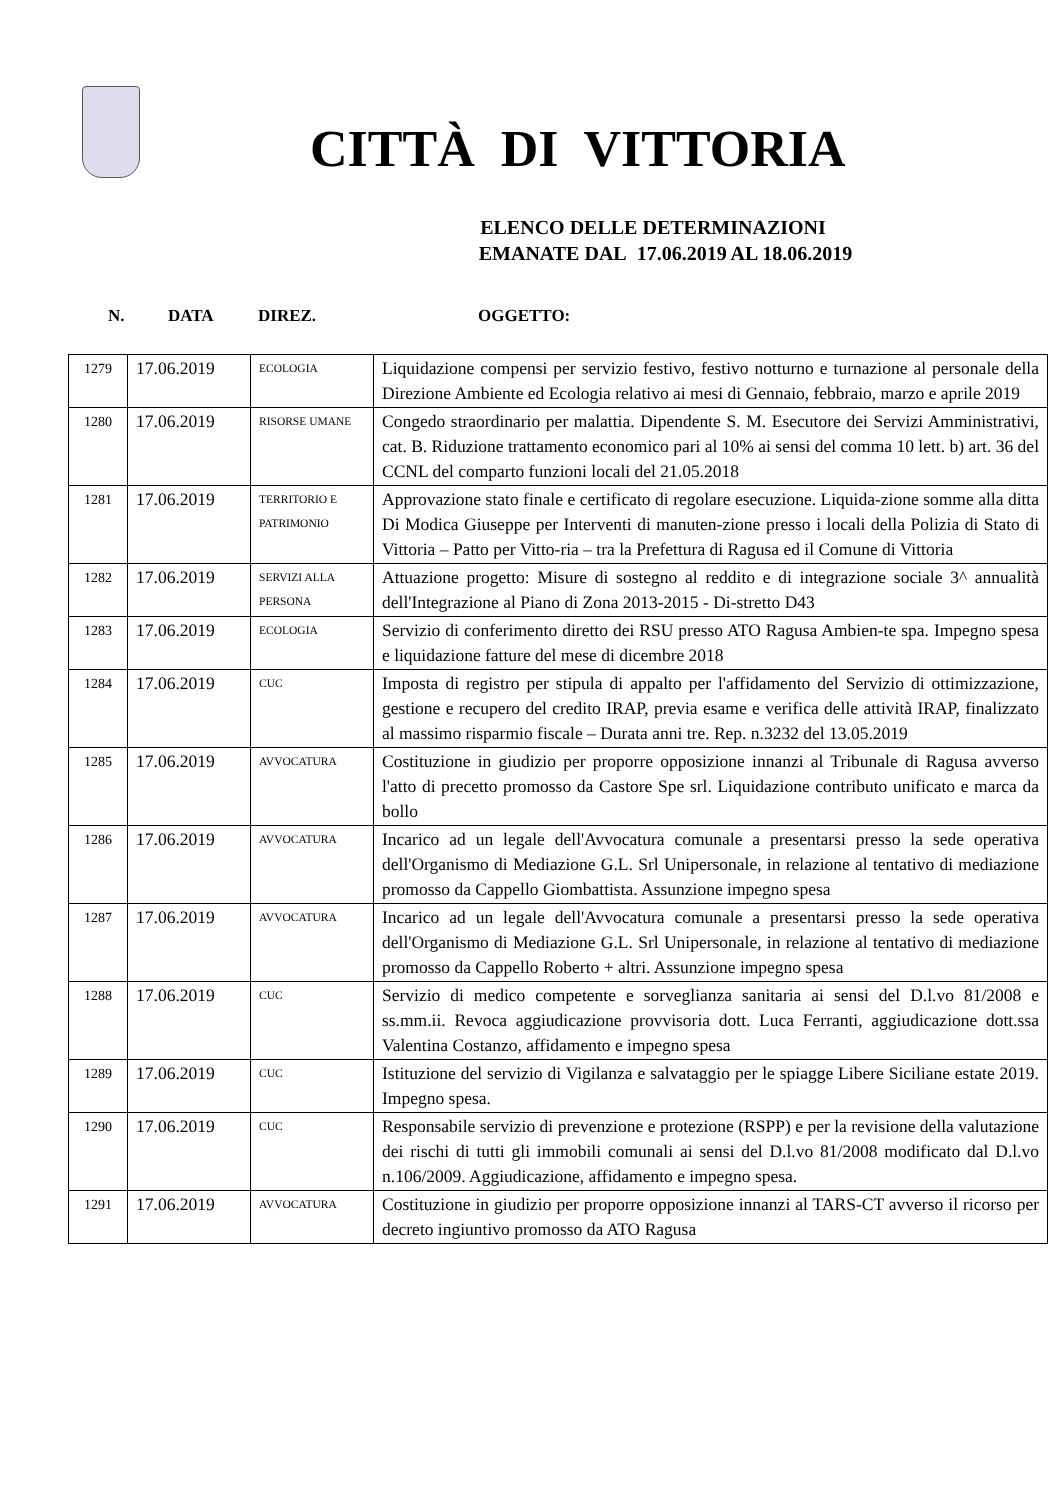CITTÀ DI VITTORIA
ELENCO DELLE DETERMINAZIONI
EMANATE DAL 17.06.2019 AL 18.06.2019
N. DATA DIREZ. OGGETTO:
| 1279 | 17.06.2019 | ECOLOGIA | Liquidazione compensi per servizio festivo, festivo notturno e turnazione al personale della Direzione Ambiente ed Ecologia relativo ai mesi di Gennaio, febbraio, marzo e aprile 2019 |
| 1280 | 17.06.2019 | RISORSE UMANE | Congedo straordinario per malattia. Dipendente S. M. Esecutore dei Servizi Amministrativi, cat. B. Riduzione trattamento economico pari al 10% ai sensi del comma 10 lett. b) art. 36 del CCNL del comparto funzioni locali del 21.05.2018 |
| 1281 | 17.06.2019 | TERRITORIO E PATRIMONIO | Approvazione stato finale e certificato di regolare esecuzione. Liquida-zione somme alla ditta Di Modica Giuseppe per Interventi di manuten-zione presso i locali della Polizia di Stato di Vittoria – Patto per Vitto-ria – tra la Prefettura di Ragusa ed il Comune di Vittoria |
| 1282 | 17.06.2019 | SERVIZI ALLA PERSONA | Attuazione progetto: Misure di sostegno al reddito e di integrazione sociale 3^ annualità dell'Integrazione al Piano di Zona 2013-2015 - Di-stretto D43 |
| 1283 | 17.06.2019 | ECOLOGIA | Servizio di conferimento diretto dei RSU presso ATO Ragusa Ambien-te spa. Impegno spesa e liquidazione fatture del mese di dicembre 2018 |
| 1284 | 17.06.2019 | CUC | Imposta di registro per stipula di appalto per l'affidamento del Servizio di ottimizzazione, gestione e recupero del credito IRAP, previa esame e verifica delle attività IRAP, finalizzato al massimo risparmio fiscale – Durata anni tre. Rep. n.3232 del 13.05.2019 |
| 1285 | 17.06.2019 | AVVOCATURA | Costituzione in giudizio per proporre opposizione innanzi al Tribunale di Ragusa avverso l'atto di precetto promosso da Castore Spe srl. Liquidazione contributo unificato e marca da bollo |
| 1286 | 17.06.2019 | AVVOCATURA | Incarico ad un legale dell'Avvocatura comunale a presentarsi presso la sede operativa dell'Organismo di Mediazione G.L. Srl Unipersonale, in relazione al tentativo di mediazione promosso da Cappello Giombattista. Assunzione impegno spesa |
| 1287 | 17.06.2019 | AVVOCATURA | Incarico ad un legale dell'Avvocatura comunale a presentarsi presso la sede operativa dell'Organismo di Mediazione G.L. Srl Unipersonale, in relazione al tentativo di mediazione promosso da Cappello Roberto + altri. Assunzione impegno spesa |
| 1288 | 17.06.2019 | CUC | Servizio di medico competente e sorveglianza sanitaria ai sensi del D.l.vo 81/2008 e ss.mm.ii. Revoca aggiudicazione provvisoria dott. Luca Ferranti, aggiudicazione dott.ssa Valentina Costanzo, affidamento e impegno spesa |
| 1289 | 17.06.2019 | CUC | Istituzione del servizio di Vigilanza e salvataggio per le spiagge Libere Siciliane estate 2019. Impegno spesa. |
| 1290 | 17.06.2019 | CUC | Responsabile servizio di prevenzione e protezione (RSPP) e per la revisione della valutazione dei rischi di tutti gli immobili comunali ai sensi del D.l.vo 81/2008 modificato dal D.l.vo n.106/2009. Aggiudicazione, affidamento e impegno spesa. |
| 1291 | 17.06.2019 | AVVOCATURA | Costituzione in giudizio per proporre opposizione innanzi al TARS-CT avverso il ricorso per decreto ingiuntivo promosso da ATO Ragusa |